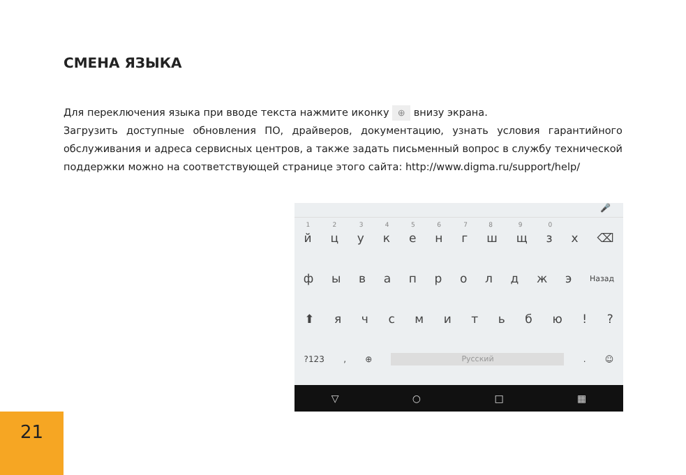СМЕНА ЯЗЫКА
Для переключения языка при вводе текста нажмите иконку ⊕ внизу экрана.
Загрузить доступные обновления ПО, драйверов, документацию, узнать условия гарантийного обслуживания и адреса сервисных центров, а также задать письменный вопрос в службу технической поддержки можно на соответствующей странице этого сайта: http://www.digma.ru/support/help/
🎤
<sup>1</sup> й
<sup>2</sup>ц
<sup>3</sup>у
<sup>4</sup>к
<sup>5</sup>е
<sup>6</sup>н
<sup>7</sup>г
<sup>8</sup>ш
<sup>9</sup>щ
<sup>0</sup>з х ⌫
ф ы в а п р о л д ж э Назад
⬆ я ч с м и т ь б ю ! ?
?123 , ⊕
Русский
. ☺
▽ ○ □ ▦
21